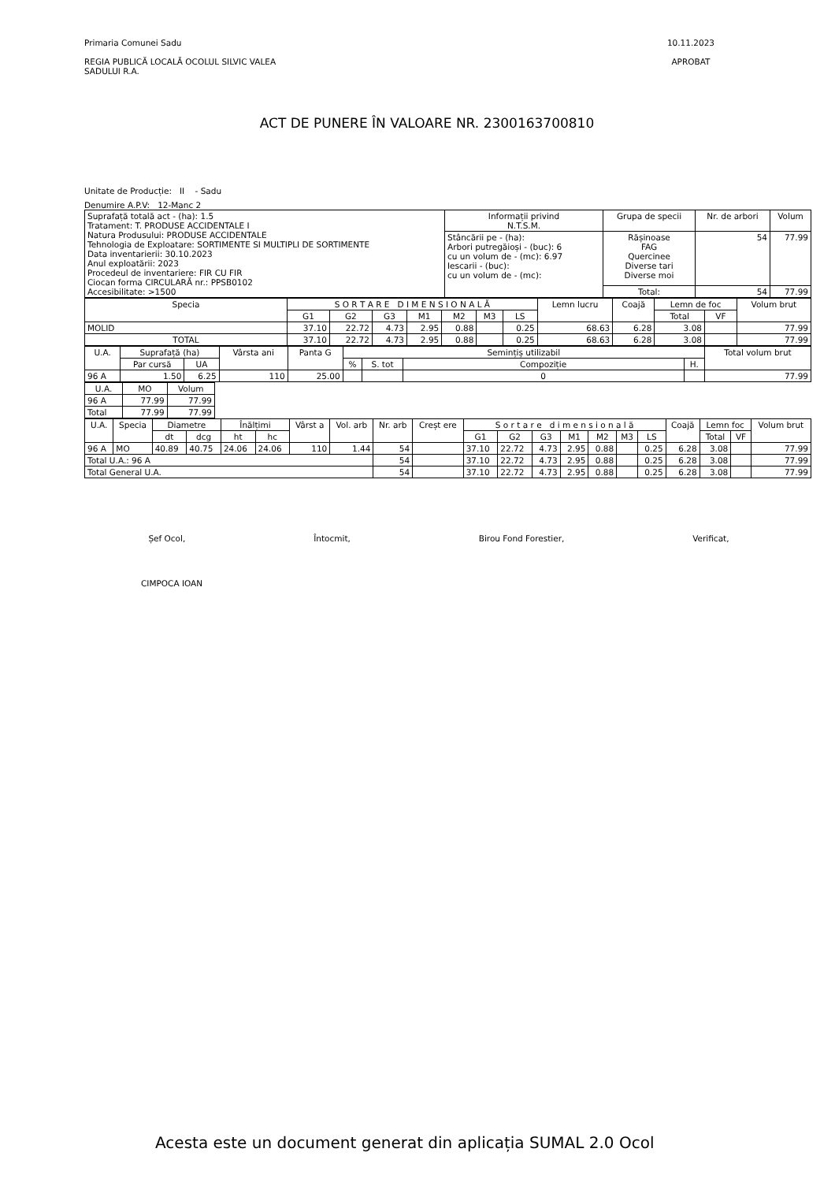Primaria Comunei Sadu
REGIA PUBLICĂ LOCALĂ OCOLUL SILVIC VALEA
SADULUI R.A.
10.11.2023
APROBAT
ACT DE PUNERE ÎN VALOARE NR. 2300163700810
Unitate de Producție: II - Sadu
Denumire A.P.V: 12-Manc 2
| Suprafață totală act - (ha): 1.5 Tratament: T. PRODUSE ACCIDENTALE I Natura Produsului: PRODUSE ACCIDENTALE Tehnologia de Exploatare: SORTIMENTE SI MULTIPLI DE SORTIMENTE Data inventarierii: 30.10.2023 Anul exploatării: 2023 Procedeul de inventariere: FIR CU FIR Ciocan forma CIRCULARĂ nr.: PPSB0102 Accesibilitate: >1500 | Informații privind N.T.S.M. | Grupa de specii | Nr. de arbori | Volum |
| | Stâncării pe - (ha): Arbori putregăioși - (buc): 6 cu un volum de - (mc): 6.97 Iescarii - (buc): cu un volum de - (mc): | Rășinoase FAG Quercinee Diverse tari Diverse moi | 54 | 77.99 |
| | | Total: | 54 | 77.99 |
| Specia | S O R T A R E D I M E N S I O N A L Ă | | | | | | | Lemn lucru | Coajă | Lemn de foc | | Volum brut |
| --- | --- | --- | --- | --- | --- | --- | --- | --- | --- | --- | --- | --- |
| | G1 | G2 | G3 | M1 | M2 | M3 | LS | | | Total | VF | |
| MOLID | 37.10 | 22.72 | 4.73 | 2.95 | 0.88 | | 0.25 | 68.63 | 6.28 | 3.08 | | 77.99 |
| TOTAL | 37.10 | 22.72 | 4.73 | 2.95 | 0.88 | | 0.25 | 68.63 | 6.28 | 3.08 | | 77.99 |
| U.A. | Suprafață (ha) | | Vârsta ani | Panta G | Semințiș utilizabil | | | | Total volum brut |
| --- | --- | --- | --- | --- | --- | --- | --- | --- | --- |
| | Par cursă | UA | | | % | S. tot | Compoziție | H. | |
| 96 A | 1.50 | 6.25 | 110 | 25.00 | | | 0 | | 77.99 |
| U.A. | MO | Volum |
| --- | --- | --- |
| 96 A | 77.99 | 77.99 |
| Total | 77.99 | 77.99 |
| U.A. | Specia | Diametre | | Înălțimi | | Vârst a | Vol. arb | Nr. arb | Creșt ere | S o r t a r e d i m e n s i o n a l ă | | | | | | | Coajă | Lemn foc | | Volum brut |
| --- | --- | --- | --- | --- | --- | --- | --- | --- | --- | --- | --- | --- | --- | --- | --- | --- | --- | --- | --- | --- |
| | | dt | dcg | ht | hc | | | | | G1 | G2 | G3 | M1 | M2 | M3 | LS | | Total | VF | |
| 96 A | MO | 40.89 | 40.75 | 24.06 | 24.06 | 110 | 1.44 | 54 | | 37.10 | 22.72 | 4.73 | 2.95 | 0.88 | | 0.25 | 6.28 | 3.08 | | 77.99 |
| Total U.A.: 96 A | | | | | | | | 54 | | 37.10 | 22.72 | 4.73 | 2.95 | 0.88 | | 0.25 | 6.28 | 3.08 | | 77.99 |
| Total General U.A. | | | | | | | | 54 | | 37.10 | 22.72 | 4.73 | 2.95 | 0.88 | | 0.25 | 6.28 | 3.08 | | 77.99 |
Șef Ocol, Întocmit, Birou Fond Forestier, Verificat,
CIMPOCA IOAN
Acesta este un document generat din aplicația SUMAL 2.0 Ocol